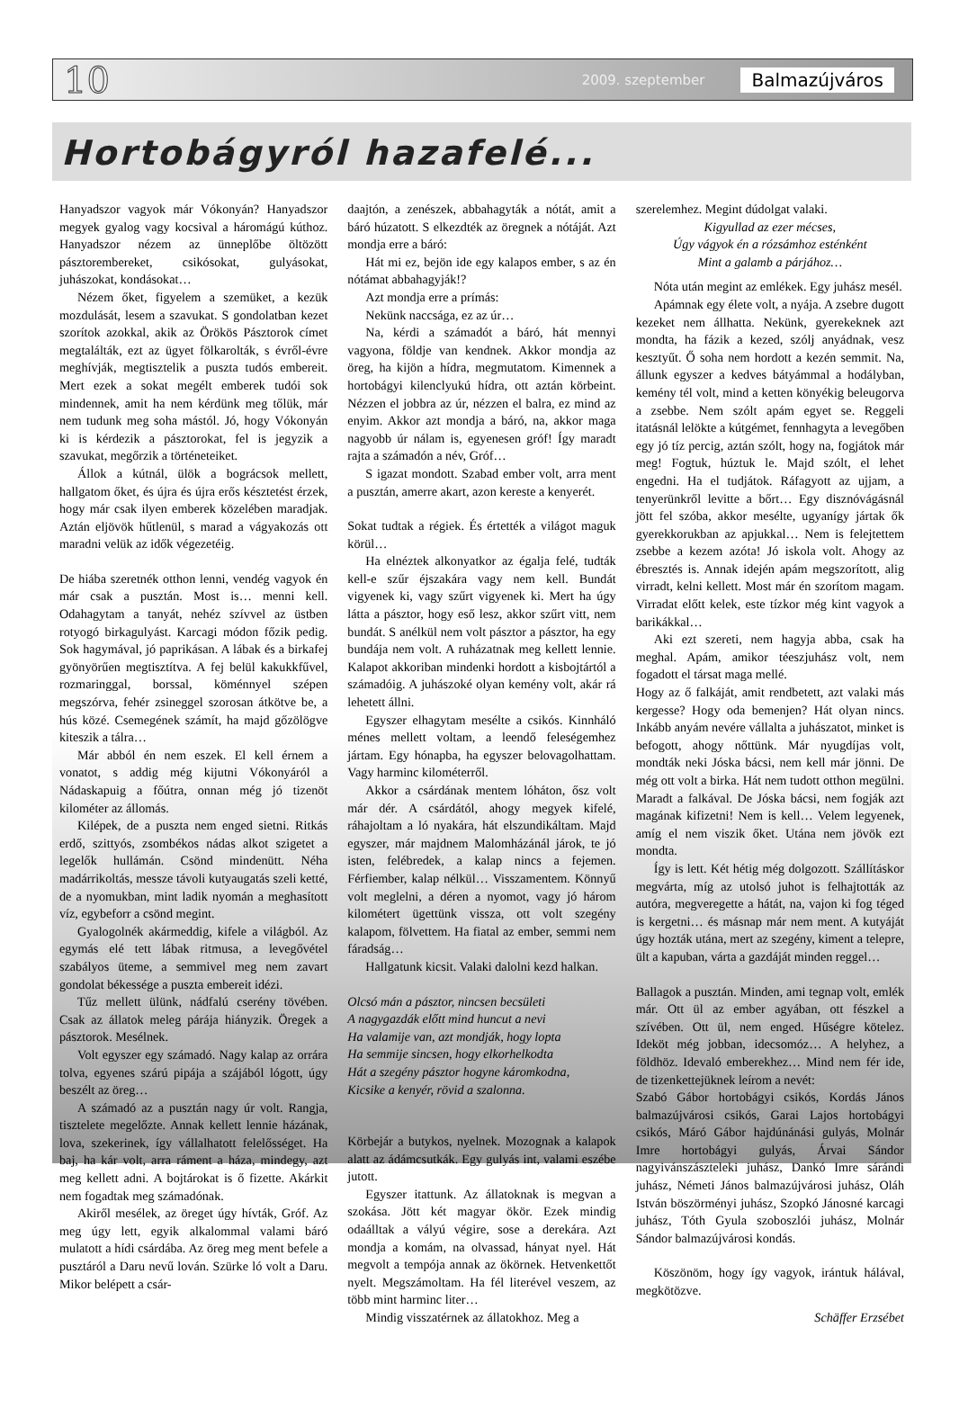10 2009. szeptember Balmazújváros
Hortobágyról hazafelé...
Hanyadszor vagyok már Vókonyán? Hanyadszor megyek gyalog vagy kocsival a háromágú kúthoz. Hanyadszor nézem az ünneplőbe öltözött pásztorembereket, csikósokat, gulyásokat, juhászokat, kondásokat…
Nézem őket, figyelem a szemüket, a kezük mozdulását, lesem a szavukat. S gondolatban kezet szorítok azokkal, akik az Örökös Pásztorok címet megtalálták, ezt az ügyet fölkarolták, s évről-évre meghívják, megtisztelik a puszta tudós embereit. Mert ezek a sokat megélt emberek tudói sok mindennek, amit ha nem kérdünk meg tőlük, már nem tudunk meg soha mástól. Jó, hogy Vókonyán ki is kérdezik a pásztorokat, fel is jegyzik a szavukat, megőrzik a történeteiket.
Állok a kútnál, ülök a bográcsok mellett, hallgatom őket, és újra és újra erős késztetést érzek, hogy már csak ilyen emberek közelében maradjak. Aztán eljövök hűtlenül, s marad a vágyakozás ott maradni velük az idők végezetéig.
De hiába szeretnék otthon lenni, vendég vagyok én már csak a pusztán. Most is… menni kell. Odahagytam a tanyát, nehéz szívvel az üstben rotyogó birkagulyást. Karcagi módon főzik pedig. Sok hagymával, jó paprikásan. A lábak és a birkafej gyönyörűen megtisztítva. A fej belül kakukkfűvel, rozmaringgal, borssal, köménnyel szépen megszórva, fehér zsineggel szorosan átkötve be, a hús közé. Csemegének számít, ha majd gőzölögve kiteszik a tálra…
Már abból én nem eszek. El kell érnem a vonatot, s addig még kijutni Vókonyáról a Nádaskapuig a főútra, onnan még jó tizenöt kilométer az állomás.
Kilépek, de a puszta nem enged sietni. Ritkás erdő, szittyós, zsombékos nádas alkot szigetet a legelők hullámán. Csönd mindenütt. Néha madárrikoltás, messze távoli kutyaugatás szeli ketté, de a nyomukban, mint ladik nyomán a meghasított víz, egybeforr a csönd megint.
Gyalogolnék akármeddig, kifele a világból. Az egymás elé tett lábak ritmusa, a levegővétel szabályos üteme, a semmivel meg nem zavart gondolat békessége a puszta embereit idézi.
Tűz mellett ülünk, nádfalú cserény tövében. Csak az állatok meleg párája hiányzik. Öregek a pásztorok. Mesélnek.
Volt egyszer egy számadó. Nagy kalap az orrára tolva, egyenes szárú pipája a szájából lógott, úgy beszélt az öreg…
A számadó az a pusztán nagy úr volt. Rangja, tisztelete megelőzte. Annak kellett lennie házának, lova, szekerinek, így vállalhatott felelősséget. Ha baj, ha kár volt, arra ráment a háza, mindegy, azt meg kellett adni. A bojtárokat is ő fizette. Akárkit nem fogadtak meg számadónak.
Akiről mesélek, az öreget úgy hívták, Gróf. Az meg úgy lett, egyik alkalommal valami báró mulatott a hídi csárdába. Az öreg meg ment befele a pusztáról a Daru nevű lován. Szürke ló volt a Daru. Mikor belépett a csár-
daajtón, a zenészek, abbahagyták a nótát, amit a báró húzatott. S elkezdték az öregnek a nótáját. Azt mondja erre a báró:
Hát mi ez, bejön ide egy kalapos ember, s az én nótámat abbahagyják!?
Azt mondja erre a prímás:
Nekünk naccsága, ez az úr…
Na, kérdi a számadót a báró, hát mennyi vagyona, földje van kendnek. Akkor mondja az öreg, ha kijön a hídra, megmutatom. Kimennek a hortobágyi kilenclyukú hídra, ott aztán körbeint. Nézzen el jobbra az úr, nézzen el balra, ez mind az enyim. Akkor azt mondja a báró, na, akkor maga nagyobb úr nálam is, egyenesen gróf! Így maradt rajta a számadón a név, Gróf…
S igazat mondott. Szabad ember volt, arra ment a pusztán, amerre akart, azon kereste a kenyerét.
Sokat tudtak a régiek. És értették a világot maguk körül…
Ha elnéztek alkonyatkor az égalja felé, tudták kell-e szűr éjszakára vagy nem kell. Bundát vigyenek ki, vagy szűrt vigyenek ki. Mert ha úgy látta a pásztor, hogy eső lesz, akkor szűrt vitt, nem bundát. S anélkül nem volt pásztor a pásztor, ha egy bundája nem volt. A ruházatnak meg kellett lennie. Kalapot akkoriban mindenki hordott a kisbojtártól a számadóig. A juhászoké olyan kemény volt, akár rá lehetett állni.
Egyszer elhagytam mesélte a csikós. Kinnháló ménes mellett voltam, a leendő feleségemhez jártam. Egy hónapba, ha egyszer belovagolhattam. Vagy harminc kilométerről.
Akkor a csárdának mentem lóháton, ősz volt már dér. A csárdától, ahogy megyek kifelé, ráhajoltam a ló nyakára, hát elszundikáltam. Majd egyszer, már majdnem Malomházánál járok, te jó isten, felébredek, a kalap nincs a fejemen. Férfiember, kalap nélkül… Visszamentem. Könnyű volt meglelni, a déren a nyomot, vagy jó három kilométert ügettünk vissza, ott volt szegény kalapom, fölvettem. Ha fiatal az ember, semmi nem fáradság…
Hallgatunk kicsit. Valaki dalolni kezd halkan.
Olcsó mán a pásztor, nincsen becsületi
A nagygazdák előtt mind huncut a nevi
Ha valamije van, azt mondják, hogy lopta
Ha semmije sincsen, hogy elkorhelkodta
Hát a szegény pásztor hogyne káromkodna,
Kicsike a kenyér, rövid a szalonna.
Körbejár a butykos, nyelnek. Mozognak a kalapok alatt az ádámcsutkák. Egy gulyás int, valami eszébe jutott.
Egyszer itattunk. Az állatoknak is megvan a szokása. Jött két magyar ökör. Ezek mindig odaálltak a vályú végire, sose a derekára. Azt mondja a komám, na olvassad, hányat nyel. Hát megvolt a tempója annak az ökörnek. Hetvenkettőt nyelt. Megszámoltam. Ha fél literével veszem, az több mint harminc liter…
Mindig visszatérnek az állatokhoz. Meg a
szerelemhez. Megint dúdolgat valaki.
Kigyullad az ezer mécses,
Úgy vágyok én a rózsámhoz esténként
Mint a galamb a párjához…
Nóta után megint az emlékek. Egy juhász mesél.
Apámnak egy élete volt, a nyája. A zsebre dugott kezeket nem állhatta. Nekünk, gyerekeknek azt mondta, ha fázik a kezed, szólj anyádnak, vesz kesztyűt. Ő soha nem hordott a kezén semmit. Na, állunk egyszer a kedves bátyámmal a hodályban, kemény tél volt, mind a ketten könyékig beleugorva a zsebbe. Nem szólt apám egyet se. Reggeli itatásnál lelökte a kútgémet, fennhagyta a levegőben egy jó tíz percig, aztán szólt, hogy na, fogjátok már meg! Fogtuk, húztuk le. Majd szólt, el lehet engedni. Ha el tudjátok. Ráfagyott az ujjam, a tenyerünkről levitte a bőrt… Egy disznóvágásnál jött fel szóba, akkor mesélte, ugyanígy jártak ők gyerekkorukban az apjukkal… Nem is felejtettem zsebbe a kezem azóta! Jó iskola volt. Ahogy az ébresztés is. Annak idején apám megszorított, alig virradt, kelni kellett. Most már én szorítom magam. Virradat előtt kelek, este tízkor még kint vagyok a barikákkal…
Aki ezt szereti, nem hagyja abba, csak ha meghal. Apám, amikor téeszjuhász volt, nem fogadott el társat maga mellé.
Hogy az ő falkáját, amit rendbetett, azt valaki más kergesse? Hogy oda bemenjen? Hát olyan nincs. Inkább anyám nevére vállalta a juhászatot, minket is befogott, ahogy nőttünk. Már nyugdíjas volt, mondták neki Jóska bácsi, nem kell már jönni. De még ott volt a birka. Hát nem tudott otthon megülni. Maradt a falkával. De Jóska bácsi, nem fogják azt magának kifizetni! Nem is kell… Velem legyenek, amíg el nem viszik őket. Utána nem jövök ezt mondta.
Így is lett. Két hétig még dolgozott. Szállításkor megvárta, míg az utolsó juhot is felhajtották az autóra, megveregette a hátát, na, vajon ki fog téged is kergetni… és másnap már nem ment. A kutyáját úgy hozták utána, mert az szegény, kiment a telepre, ült a kapuban, várta a gazdáját minden reggel…
Ballagok a pusztán. Minden, ami tegnap volt, emlék már. Ott ül az ember agyában, ott fészkel a szívében. Ott ül, nem enged. Hűségre kötelez. Ideköt még jobban, idecsomóz… A helyhez, a földhöz. Idevaló emberekhez… Mind nem fér ide, de tizenkettejüknek leírom a nevét:
Szabó Gábor hortobágyi csikós, Kordás János balmazújvárosi csikós, Garai Lajos hortobágyi csikós, Máró Gábor hajdúnánási gulyás, Molnár Imre hortobágyi gulyás, Árvai Sándor nagyivánszásztelekі juhász, Dankó Imre sárándi juhász, Németi János balmazújvárosi juhász, Oláh István böszörményi juhász, Szopkó Jánosné karcagi juhász, Tóth Gyula szoboszlói juhász, Molnár Sándor balmazújvárosi kondás.
Köszönöm, hogy így vagyok, irántuk hálával, megkötözve.
Schäffer Erzsébet